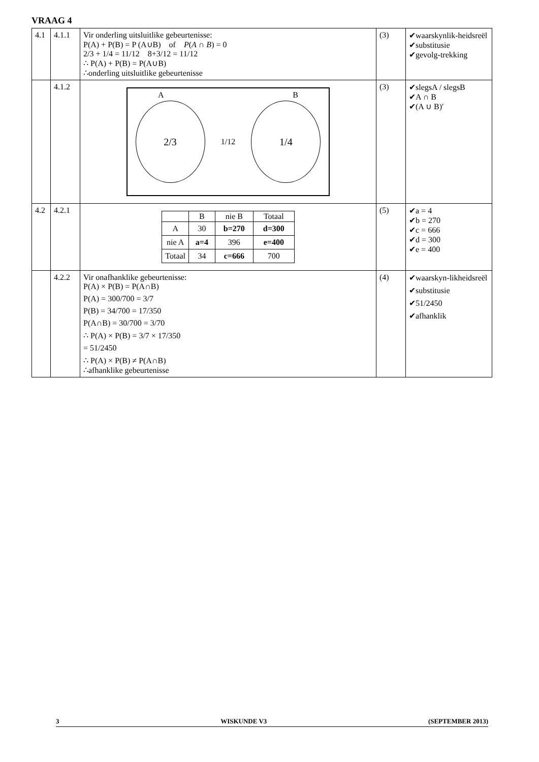VRAAG 4
| 4.1 | 4.1.1 | Vir onderling uitsluitlike gebeurtenisse: P(A) + P(B) = P (A∪B) of P ( A ∩ B ) = 0 2/3 + 1/4 = 11/12 8+3/12 = 11/12 ∴ P(A) + P(B) = P(A∪B) ∴onderling uitsluitlike gebeurtenisse | (3) | ✔waarskynlik-heidsreël ✔substitusie ✔gevolg-trekking |
| | 4.1.2 | A B 2/3 1/12 1/4 | (3) | ✔slegsA / slegsB ✔A ∩ B ✔(A ∪ B)′ |
| 4.2 | 4.2.1 | / / B / nie B / Totaal / / --- / --- / --- / --- / / A / 30 / b=270 / d=300 / / nie A / a=4 / 396 / e=400 / / Totaal / 34 / c=666 / 700 / | (5) | ✔a = 4 ✔b = 270 ✔c = 666 ✔d = 300 ✔e = 400 |
| | 4.2.2 | Vir onafhanklike gebeurtenisse: P(A) × P(B) = P(A∩B) P(A) = 300/700 = 3/7 P(B) = 34/700 = 17/350 P(A∩B) = 30/700 = 3/70 ∴ P(A) × P(B) = 3/7 × 17/350 = 51/2450 ∴ P(A) × P(B) ≠ P(A∩B) ∴afhanklike gebeurtenisse | (4) | ✔waarskyn-likheidsreël ✔substitusie ✔51/2450 ✔afhanklik |
3 WISKUNDE V3 (SEPTEMBER 2013)